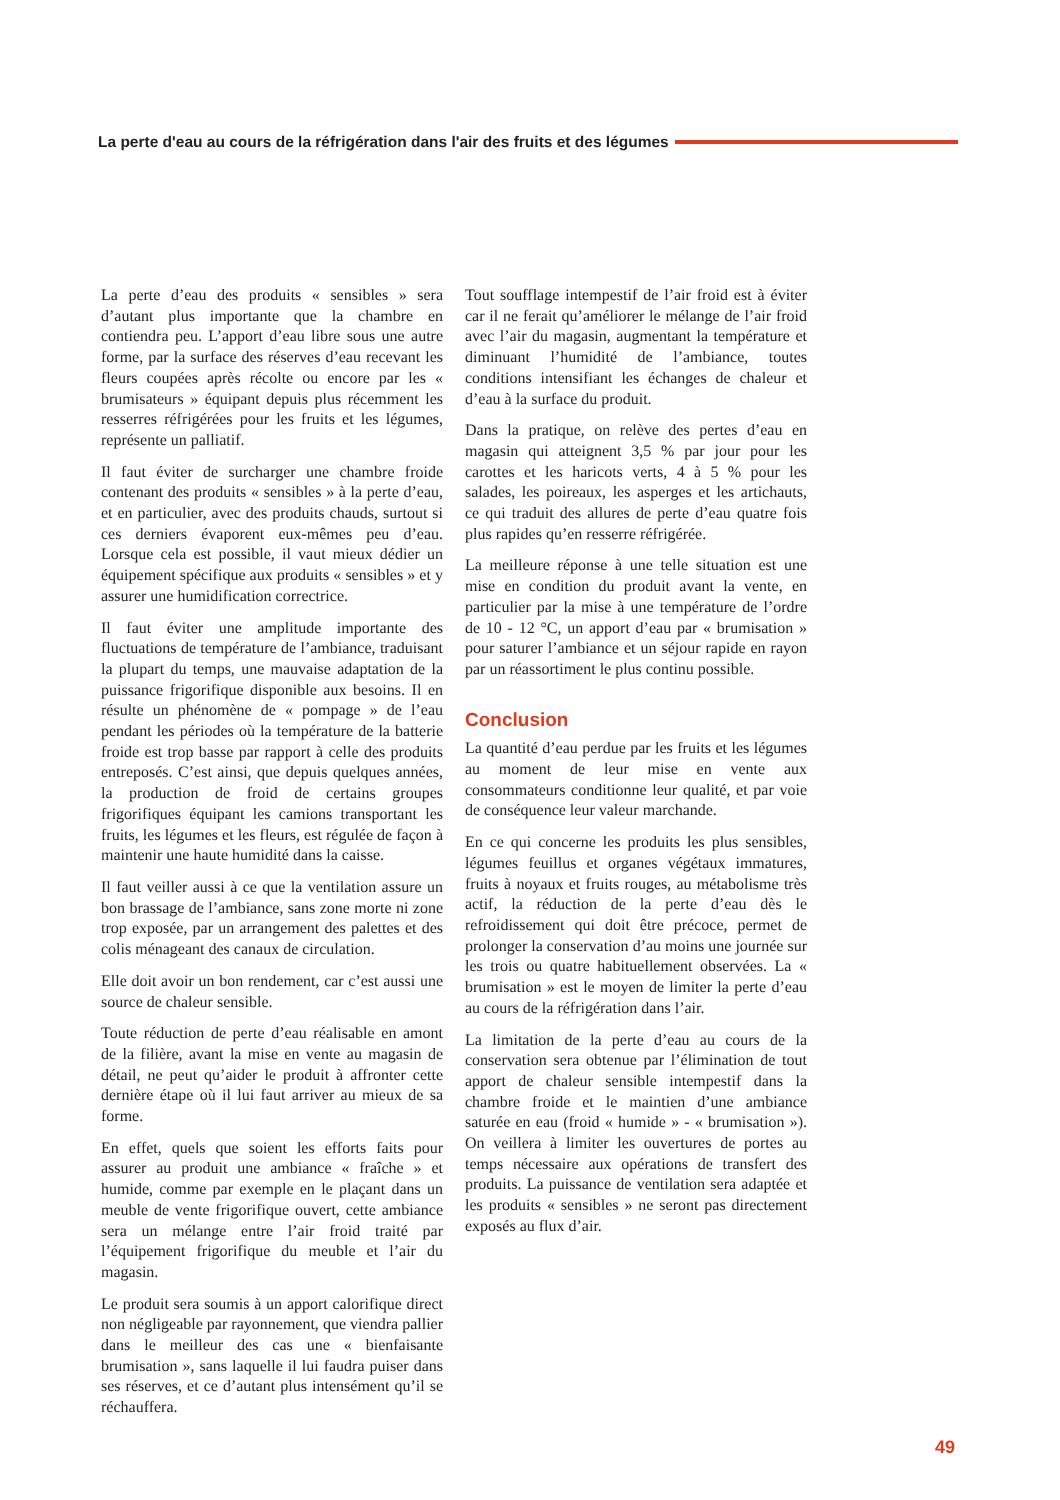La perte d'eau au cours de la réfrigération dans l'air des fruits et des légumes
La perte d’eau des produits « sensibles » sera d’autant plus importante que la chambre en contiendra peu. L’apport d’eau libre sous une autre forme, par la surface des réserves d’eau recevant les fleurs coupées après récolte ou encore par les « brumisateurs » équipant depuis plus récemment les resserres réfrigérées pour les fruits et les légumes, représente un palliatif.
Il faut éviter de surcharger une chambre froide contenant des produits « sensibles » à la perte d’eau, et en particulier, avec des produits chauds, surtout si ces derniers évaporent eux-mêmes peu d’eau. Lorsque cela est possible, il vaut mieux dédier un équipement spécifique aux produits « sensibles » et y assurer une humidification correctrice.
Il faut éviter une amplitude importante des fluctuations de température de l’ambiance, traduisant la plupart du temps, une mauvaise adaptation de la puissance frigorifique disponible aux besoins. Il en résulte un phénomène de « pompage » de l’eau pendant les périodes où la température de la batterie froide est trop basse par rapport à celle des produits entreposés. C’est ainsi, que depuis quelques années, la production de froid de certains groupes frigorifiques équipant les camions transportant les fruits, les légumes et les fleurs, est régulée de façon à maintenir une haute humidité dans la caisse.
Il faut veiller aussi à ce que la ventilation assure un bon brassage de l’ambiance, sans zone morte ni zone trop exposée, par un arrangement des palettes et des colis ménageant des canaux de circulation.
Elle doit avoir un bon rendement, car c’est aussi une source de chaleur sensible.
Toute réduction de perte d’eau réalisable en amont de la filière, avant la mise en vente au magasin de détail, ne peut qu’aider le produit à affronter cette dernière étape où il lui faut arriver au mieux de sa forme.
En effet, quels que soient les efforts faits pour assurer au produit une ambiance « fraîche » et humide, comme par exemple en le plaçant dans un meuble de vente frigorifique ouvert, cette ambiance sera un mélange entre l’air froid traité par l’équipement frigorifique du meuble et l’air du magasin.
Le produit sera soumis à un apport calorifique direct non négligeable par rayonnement, que viendra pallier dans le meilleur des cas une « bienfaisante brumisation », sans laquelle il lui faudra puiser dans ses réserves, et ce d’autant plus intensément qu’il se réchauffera.
Tout soufflage intempestif de l’air froid est à éviter car il ne ferait qu’améliorer le mélange de l’air froid avec l’air du magasin, augmentant la température et diminuant l’humidité de l’ambiance, toutes conditions intensifiant les échanges de chaleur et d’eau à la surface du produit.
Dans la pratique, on relève des pertes d’eau en magasin qui atteignent 3,5 % par jour pour les carottes et les haricots verts, 4 à 5 % pour les salades, les poireaux, les asperges et les artichauts, ce qui traduit des allures de perte d’eau quatre fois plus rapides qu’en resserre réfrigérée.
La meilleure réponse à une telle situation est une mise en condition du produit avant la vente, en particulier par la mise à une température de l’ordre de 10 - 12 °C, un apport d’eau par « brumisation » pour saturer l’ambiance et un séjour rapide en rayon par un réassortiment le plus continu possible.
Conclusion
La quantité d’eau perdue par les fruits et les légumes au moment de leur mise en vente aux consommateurs conditionne leur qualité, et par voie de conséquence leur valeur marchande.
En ce qui concerne les produits les plus sensibles, légumes feuillus et organes végétaux immatures, fruits à noyaux et fruits rouges, au métabolisme très actif, la réduction de la perte d’eau dès le refroidissement qui doit être précoce, permet de prolonger la conservation d’au moins une journée sur les trois ou quatre habituellement observées. La « brumisation » est le moyen de limiter la perte d’eau au cours de la réfrigération dans l’air.
La limitation de la perte d’eau au cours de la conservation sera obtenue par l’élimination de tout apport de chaleur sensible intempestif dans la chambre froide et le maintien d’une ambiance saturée en eau (froid « humide » - « brumisation »). On veillera à limiter les ouvertures de portes au temps nécessaire aux opérations de transfert des produits. La puissance de ventilation sera adaptée et les produits « sensibles » ne seront pas directement exposés au flux d’air.
49